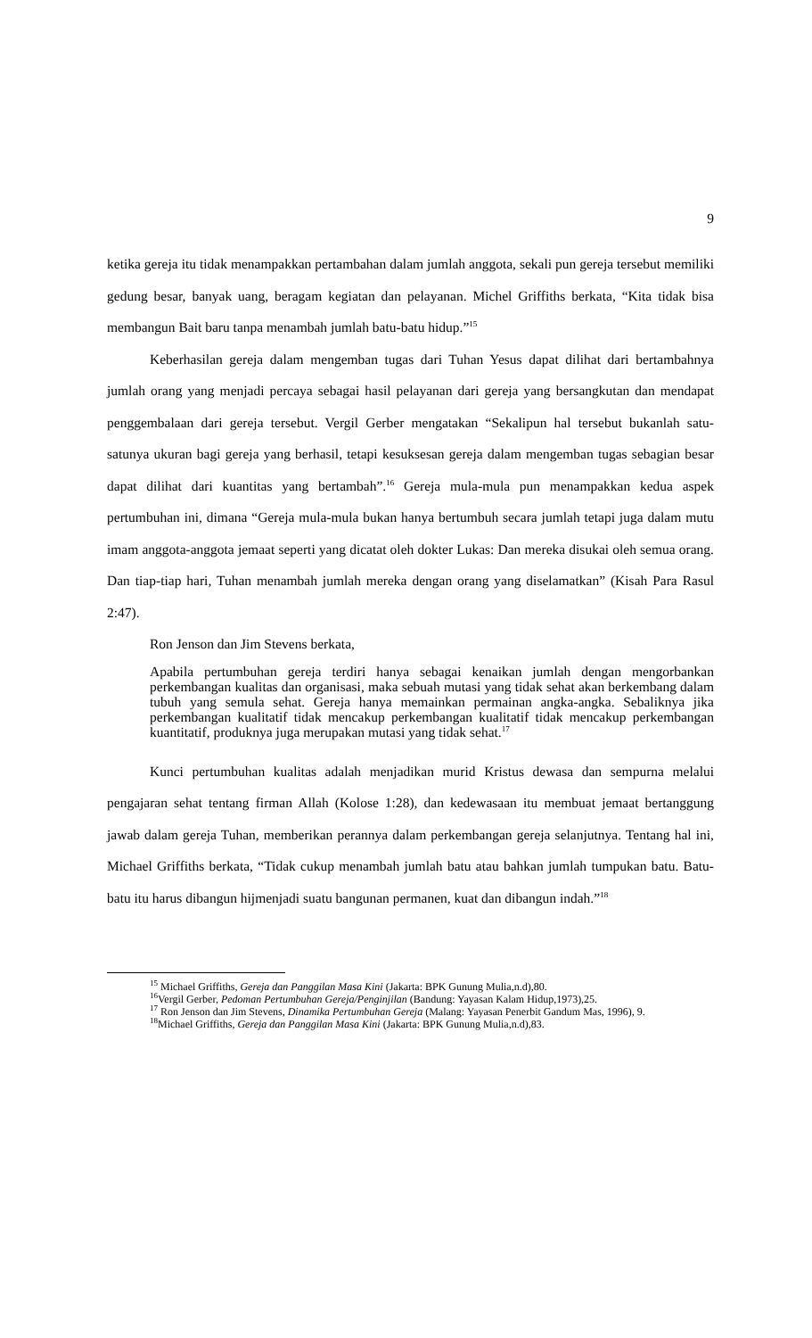9
ketika gereja itu tidak menampakkan pertambahan dalam jumlah anggota, sekali pun gereja tersebut memiliki gedung besar, banyak uang, beragam kegiatan dan pelayanan. Michel Griffiths berkata, “Kita tidak bisa membangun Bait baru tanpa menambah jumlah batu-batu hidup.”<sup>15</sup>
Keberhasilan gereja dalam mengemban tugas dari Tuhan Yesus dapat dilihat dari bertambahnya jumlah orang yang menjadi percaya sebagai hasil pelayanan dari gereja yang bersangkutan dan mendapat penggembalaan dari gereja tersebut. Vergil Gerber mengatakan “Sekalipun hal tersebut bukanlah satu-satunya ukuran bagi gereja yang berhasil, tetapi kesuksesan gereja dalam mengemban tugas sebagian besar dapat dilihat dari kuantitas yang bertambah”.<sup>16</sup> Gereja mula-mula pun menampakkan kedua aspek pertumbuhan ini, dimana “Gereja mula-mula bukan hanya bertumbuh secara jumlah tetapi juga dalam mutu imam anggota-anggota jemaat seperti yang dicatat oleh dokter Lukas: Dan mereka disukai oleh semua orang. Dan tiap-tiap hari, Tuhan menambah jumlah mereka dengan orang yang diselamatkan” (Kisah Para Rasul 2:47).
Ron Jenson dan Jim Stevens berkata,
Apabila pertumbuhan gereja terdiri hanya sebagai kenaikan jumlah dengan mengorbankan perkembangan kualitas dan organisasi, maka sebuah mutasi yang tidak sehat akan berkembang dalam tubuh yang semula sehat. Gereja hanya memainkan permainan angka-angka. Sebaliknya jika perkembangan kualitatif tidak mencakup perkembangan kualitatif tidak mencakup perkembangan kuantitatif, produknya juga merupakan mutasi yang tidak sehat.<sup>17</sup>
Kunci pertumbuhan kualitas adalah menjadikan murid Kristus dewasa dan sempurna melalui pengajaran sehat tentang firman Allah (Kolose 1:28), dan kedewasaan itu membuat jemaat bertanggung jawab dalam gereja Tuhan, memberikan perannya dalam perkembangan gereja selanjutnya. Tentang hal ini, Michael Griffiths berkata, “Tidak cukup menambah jumlah batu atau bahkan jumlah tumpukan batu. Batu-batu itu harus dibangun hijmenjadi suatu bangunan permanen, kuat dan dibangun indah.”<sup>18</sup>
<sup>15</sup> Michael Griffiths, Gereja dan Panggilan Masa Kini (Jakarta: BPK Gunung Mulia,n.d),80.
<sup>16</sup> Vergil Gerber, Pedoman Pertumbuhan Gereja/Penginjilan (Bandung: Yayasan Kalam Hidup,1973),25.
<sup>17</sup> Ron Jenson dan Jim Stevens, Dinamika Pertumbuhan Gereja (Malang: Yayasan Penerbit Gandum Mas, 1996), 9.
<sup>18</sup> Michael Griffiths, Gereja dan Panggilan Masa Kini (Jakarta: BPK Gunung Mulia,n.d),83.